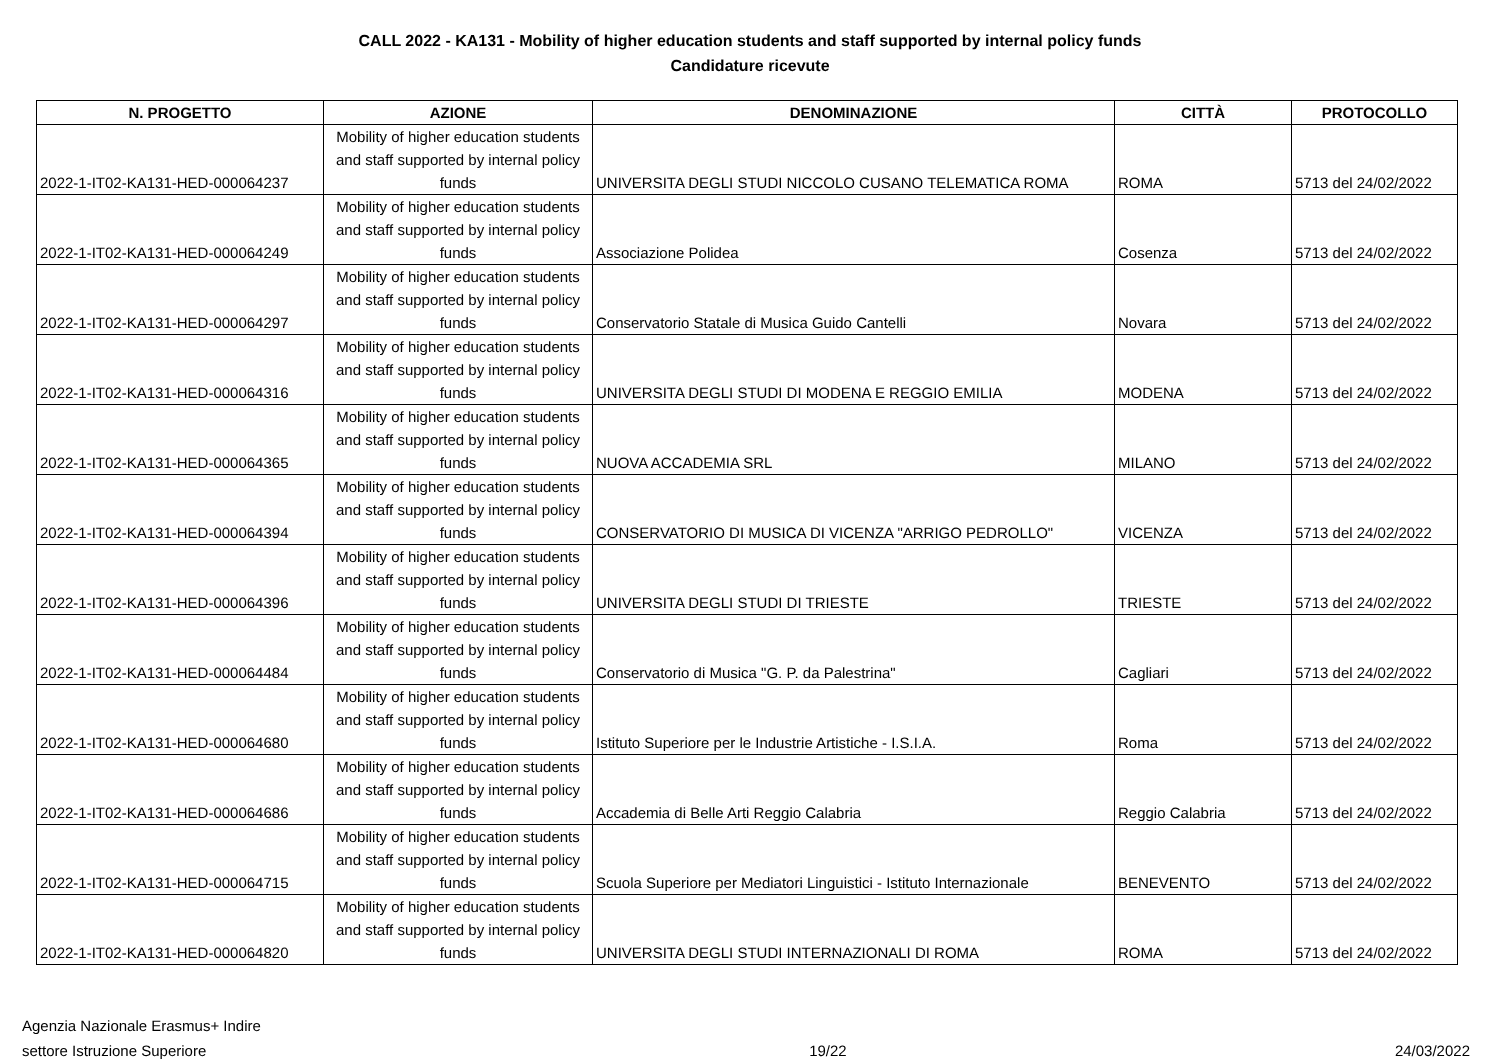CALL 2022 - KA131 - Mobility of higher education students and staff supported by internal policy funds
Candidature ricevute
| N. PROGETTO | AZIONE | DENOMINAZIONE | CITTÀ | PROTOCOLLO |
| --- | --- | --- | --- | --- |
| 2022-1-IT02-KA131-HED-000064237 | Mobility of higher education students and staff supported by internal policy funds | UNIVERSITA DEGLI STUDI NICCOLO CUSANO TELEMATICA ROMA | ROMA | 5713 del 24/02/2022 |
| 2022-1-IT02-KA131-HED-000064249 | Mobility of higher education students and staff supported by internal policy funds | Associazione Polidea | Cosenza | 5713 del 24/02/2022 |
| 2022-1-IT02-KA131-HED-000064297 | Mobility of higher education students and staff supported by internal policy funds | Conservatorio Statale di Musica Guido Cantelli | Novara | 5713 del 24/02/2022 |
| 2022-1-IT02-KA131-HED-000064316 | Mobility of higher education students and staff supported by internal policy funds | UNIVERSITA DEGLI STUDI DI MODENA E REGGIO EMILIA | MODENA | 5713 del 24/02/2022 |
| 2022-1-IT02-KA131-HED-000064365 | Mobility of higher education students and staff supported by internal policy funds | NUOVA ACCADEMIA SRL | MILANO | 5713 del 24/02/2022 |
| 2022-1-IT02-KA131-HED-000064394 | Mobility of higher education students and staff supported by internal policy funds | CONSERVATORIO DI MUSICA DI VICENZA "ARRIGO PEDROLLO" | VICENZA | 5713 del 24/02/2022 |
| 2022-1-IT02-KA131-HED-000064396 | Mobility of higher education students and staff supported by internal policy funds | UNIVERSITA DEGLI STUDI DI TRIESTE | TRIESTE | 5713 del 24/02/2022 |
| 2022-1-IT02-KA131-HED-000064484 | Mobility of higher education students and staff supported by internal policy funds | Conservatorio di Musica "G. P. da Palestrina" | Cagliari | 5713 del 24/02/2022 |
| 2022-1-IT02-KA131-HED-000064680 | Mobility of higher education students and staff supported by internal policy funds | Istituto Superiore per le Industrie Artistiche - I.S.I.A. | Roma | 5713 del 24/02/2022 |
| 2022-1-IT02-KA131-HED-000064686 | Mobility of higher education students and staff supported by internal policy funds | Accademia di Belle Arti Reggio Calabria | Reggio Calabria | 5713 del 24/02/2022 |
| 2022-1-IT02-KA131-HED-000064715 | Mobility of higher education students and staff supported by internal policy funds | Scuola Superiore per Mediatori Linguistici - Istituto Internazionale | BENEVENTO | 5713 del 24/02/2022 |
| 2022-1-IT02-KA131-HED-000064820 | Mobility of higher education students and staff supported by internal policy funds | UNIVERSITA DEGLI STUDI INTERNAZIONALI DI ROMA | ROMA | 5713 del 24/02/2022 |
Agenzia Nazionale Erasmus+ Indire
settore Istruzione Superiore
19/22 24/03/2022